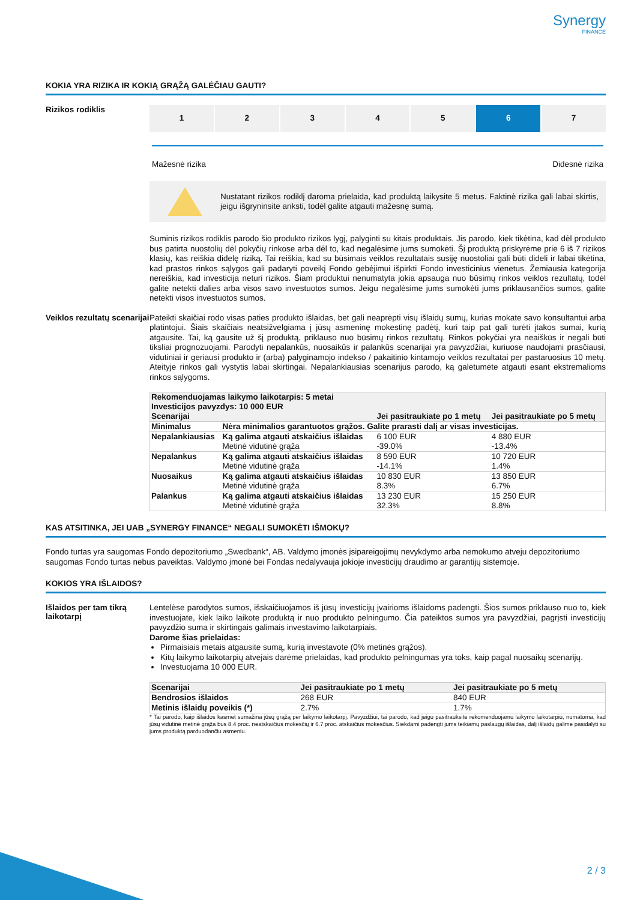Synergy
FINANCE
KOKIA YRA RIZIKA IR KOKIĄ GRĄŽĄ GALĖČIAU GAUTI?
Rizikos rodiklis
1 2 3 4 5 6 7
Mažesnė rizika Didesnė rizika
Nustatant rizikos rodiklį daroma prielaida, kad produktą laikysite 5 metus. Faktinė rizika gali labai skirtis, jeigu išgryninsite anksti, todėl galite atgauti mažesnę sumą.
Suminis rizikos rodiklis parodo šio produkto rizikos lygį, palyginti su kitais produktais. Jis parodo, kiek tikėtina, kad dėl produkto bus patirta nuostolių dėl pokyčių rinkose arba dėl to, kad negalėsime jums sumokėti. Šį produktą priskyrėme prie 6 iš 7 rizikos klasių, kas reiškia didelę riziką. Tai reiškia, kad su būsimais veiklos rezultatais susiję nuostoliai gali būti dideli ir labai tikėtina, kad prastos rinkos sąlygos gali padaryti poveikį Fondo gebėjimui išpirkti Fondo investicinius vienetus. Žemiausia kategorija nereiškia, kad investicija neturi rizikos. Šiam produktui nenumatyta jokia apsauga nuo būsimų rinkos veiklos rezultatų, todėl galite netekti dalies arba visos savo investuotos sumos. Jeigu negalėsime jums sumokėti jums priklausančios sumos, galite netekti visos investuotos sumos.
Veiklos rezultatų scenarijai
Pateikti skaičiai rodo visas paties produkto išlaidas, bet gali neaprėpti visų išlaidų sumų, kurias mokate savo konsultantui arba platintojui. Šiais skaičiais neatsižvelgiama į jūsų asmeninę mokestinę padėtį, kuri taip pat gali turėti įtakos sumai, kurią atgausite. Tai, ką gausite už šį produktą, priklauso nuo būsimų rinkos rezultatų. Rinkos pokyčiai yra neaiškūs ir negali būti tiksliai prognozuojami. Parodyti nepalankūs, nuosaikūs ir palankūs scenarijai yra pavyzdžiai, kuriuose naudojami prasčiausi, vidutiniai ir geriausi produkto ir (arba) palyginamojo indekso / pakaitinio kintamojo veiklos rezultatai per pastaruosius 10 metų. Ateityje rinkos gali vystytis labai skirtingai. Nepalankiausias scenarijus parodo, ką galėtumėte atgauti esant ekstremalioms rinkos sąlygoms.
| Rekomenduojamas laikymo laikotarpis: 5 metai Investicijos pavyzdys: 10 000 EUR | | | |
| --- | --- | --- | --- |
| Scenarijai | | Jei pasitraukiate po 1 metų | Jei pasitraukiate po 5 metų |
| Minimalus | Nėra minimalios garantuotos grąžos. Galite prarasti dalį ar visas investicijas. | | |
| Nepalankiausias | Ką galima atgauti atskaičius išlaidas Metinė vidutinė grąža | 6 100 EUR -39.0% | 4 880 EUR -13.4% |
| Nepalankus | Ką galima atgauti atskaičius išlaidas Metinė vidutinė grąža | 8 590 EUR -14.1% | 10 720 EUR 1.4% |
| Nuosaikus | Ką galima atgauti atskaičius išlaidas Metinė vidutinė grąža | 10 830 EUR 8.3% | 13 850 EUR 6.7% |
| Palankus | Ką galima atgauti atskaičius išlaidas Metinė vidutinė grąža | 13 230 EUR 32.3% | 15 250 EUR 8.8% |
KAS ATSITINKA, JEI UAB „SYNERGY FINANCE“ NEGALI SUMOKĖTI IŠMOKŲ?
Fondo turtas yra saugomas Fondo depozitoriumo „Swedbank“, AB. Valdymo įmonės įsipareigojimų nevykdymo arba nemokumo atveju depozitoriumo saugomas Fondo turtas nebus paveiktas. Valdymo įmonė bei Fondas nedalyvauja jokioje investicijų draudimo ar garantijų sistemoje.
KOKIOS YRA IŠLAIDOS?
Išlaidos per tam tikrą laikotarpį
Lentelėse parodytos sumos, išskaičiuojamos iš jūsų investicijų įvairioms išlaidoms padengti. Šios sumos priklauso nuo to, kiek investuojate, kiek laiko laikote produktą ir nuo produkto pelningumo. Čia pateiktos sumos yra pavyzdžiai, pagrįsti investicijų pavyzdžio suma ir skirtingais galimais investavimo laikotarpiais.
Darome šias prielaidas:
Pirmaisiais metais atgausite sumą, kurią investavote (0% metinės grąžos).
Kitų laikymo laikotarpių atvejais darėme prielaidas, kad produkto pelningumas yra toks, kaip pagal nuosaikų scenarijų.
Investuojama 10 000 EUR.
| Scenarijai | Jei pasitraukiate po 1 metų | Jei pasitraukiate po 5 metų |
| --- | --- | --- |
| Bendrosios išlaidos | 268 EUR | 840 EUR |
| Metinis išlaidų poveikis (*) | 2.7% | 1.7% |
* Tai parodo, kaip išlaidos kasmet sumažina jūsų grąžą per laikymo laikotarpį. Pavyzdžiui, tai parodo, kad jeigu pasitrauksite rekomenduojamu laikymo laikotarpiu, numatoma, kad jūsų vidutinė metinė grąža bus 8.4 proc. neatskaičius mokesčių ir 6.7 proc. atskaičius mokesčius. Siekdami padengti jums teikiamų paslaugų išlaidas, dalį išlaidų galime pasidalyti su jums produktą parduodančiu asmeniu.
2 / 3